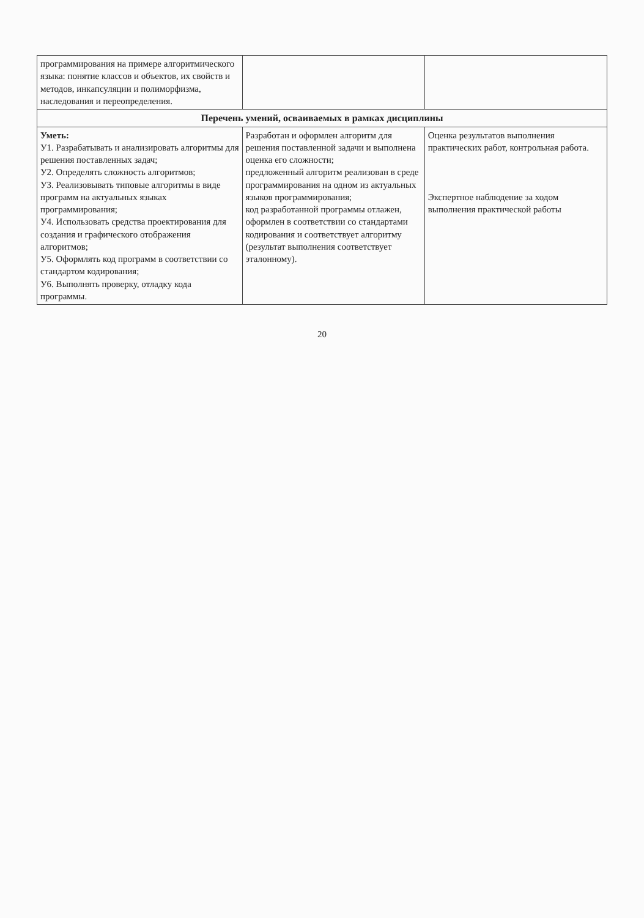| программирования на примере алгоритмического языка: понятие классов и объектов, их свойств и методов, инкапсуляции и полиморфизма, наследования и переопределения. | | |
| Перечень умений, осваиваемых в рамках дисциплины | | |
| Уметь: У1. Разрабатывать и анализировать алгоритмы для решения поставленных задач; У2. Определять сложность алгоритмов; У3. Реализовывать типовые алгоритмы в виде программ на актуальных языках программирования; У4. Использовать средства проектирования для создания и графического отображения алгоритмов; У5. Оформлять код программ в соответствии со стандартом кодирования; У6. Выполнять проверку, отладку кода программы. | Разработан и оформлен алгоритм для решения поставленной задачи и выполнена оценка его сложности; предложенный алгоритм реализован в среде программирования на одном из актуальных языков программирования; код разработанной программы отлажен, оформлен в соответствии со стандартами кодирования и соответствует алгоритму (результат выполнения соответствует эталонному). | Оценка результатов выполнения практических работ, контрольная работа. Экспертное наблюдение за ходом выполнения практической работы |
20